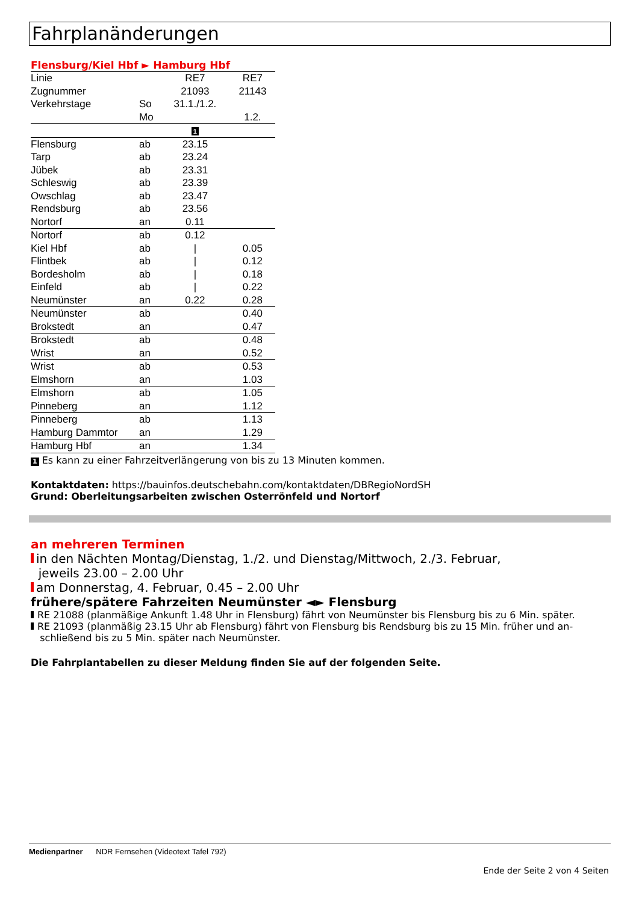Fahrplanänderungen
Flensburg/Kiel Hbf ► Hamburg Hbf
| Linie | | RE7 | RE7 |
| Zugnummer | | 21093 | 21143 |
| Verkehrstage | So | 31.1./1.2. | |
| | Mo | | 1.2. |
| | | 1 | |
| Flensburg | ab | 23.15 | |
| Tarp | ab | 23.24 | |
| Jübek | ab | 23.31 | |
| Schleswig | ab | 23.39 | |
| Owschlag | ab | 23.47 | |
| Rendsburg | ab | 23.56 | |
| Nortorf | an | 0.11 | |
| Nortorf | ab | 0.12 | |
| Kiel Hbf | ab | / | 0.05 |
| Flintbek | ab | / | 0.12 |
| Bordesholm | ab | / | 0.18 |
| Einfeld | ab | / | 0.22 |
| Neumünster | an | 0.22 | 0.28 |
| Neumünster | ab | | 0.40 |
| Brokstedt | an | | 0.47 |
| Brokstedt | ab | | 0.48 |
| Wrist | an | | 0.52 |
| Wrist | ab | | 0.53 |
| Elmshorn | an | | 1.03 |
| Elmshorn | ab | | 1.05 |
| Pinneberg | an | | 1.12 |
| Pinneberg | ab | | 1.13 |
| Hamburg Dammtor | an | | 1.29 |
| Hamburg Hbf | an | | 1.34 |
1 Es kann zu einer Fahrzeitverlängerung von bis zu 13 Minuten kommen.
Kontaktdaten: https://bauinfos.deutschebahn.com/kontaktdaten/DBRegioNordSH
Grund: Oberleitungsarbeiten zwischen Osterrönfeld und Nortorf
an mehreren Terminen
in den Nächten Montag/Dienstag, 1./2. und Dienstag/Mittwoch, 2./3. Februar,
jeweils 23.00 – 2.00 Uhr
am Donnerstag, 4. Februar, 0.45 – 2.00 Uhr
frühere/spätere Fahrzeiten Neumünster ◄► Flensburg
RE 21088 (planmäßige Ankunft 1.48 Uhr in Flensburg) fährt von Neumünster bis Flensburg bis zu 6 Min. später.
RE 21093 (planmäßig 23.15 Uhr ab Flensburg) fährt von Flensburg bis Rendsburg bis zu 15 Min. früher und an-
schließend bis zu 5 Min. später nach Neumünster.
Die Fahrplantabellen zu dieser Meldung finden Sie auf der folgenden Seite.
Medienpartner NDR Fernsehen (Videotext Tafel 792)
Ende der Seite 2 von 4 Seiten